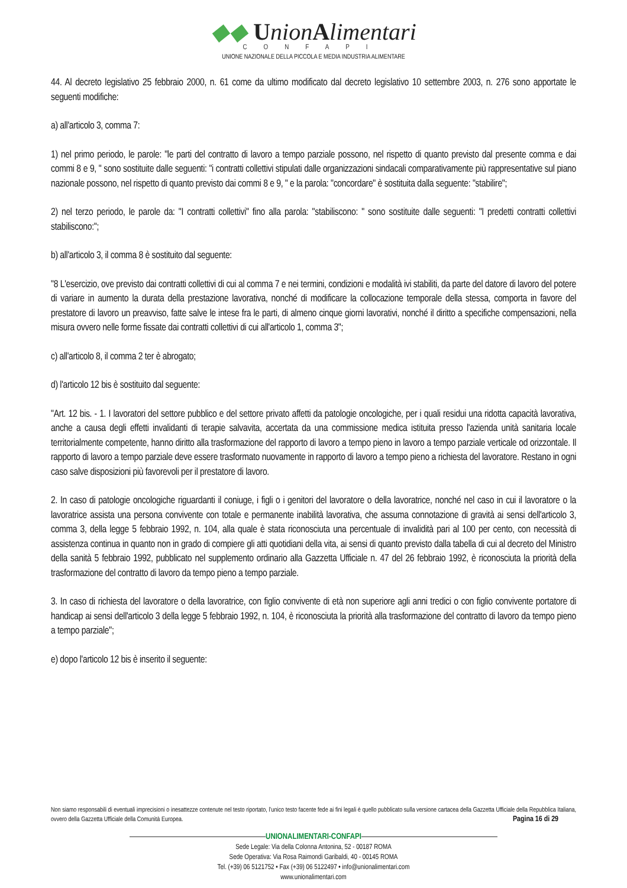◆◆ UnionAlimentari
CONFAPI
UNIONE NAZIONALE DELLA PICCOLA E MEDIA INDUSTRIA ALIMENTARE
44. Al decreto legislativo 25 febbraio 2000, n. 61 come da ultimo modificato dal decreto legislativo 10 settembre 2003, n. 276 sono apportate le seguenti modifiche:
a) all'articolo 3, comma 7:
1) nel primo periodo, le parole: "le parti del contratto di lavoro a tempo parziale possono, nel rispetto di quanto previsto dal presente comma e dai commi 8 e 9, " sono sostituite dalle seguenti: "i contratti collettivi stipulati dalle organizzazioni sindacali comparativamente più rappresentative sul piano nazionale possono, nel rispetto di quanto previsto dai commi 8 e 9, " e la parola: "concordare" è sostituita dalla seguente: "stabilire";
2) nel terzo periodo, le parole da: "I contratti collettivi" fino alla parola: "stabiliscono: " sono sostituite dalle seguenti: "I predetti contratti collettivi stabiliscono:";
b) all'articolo 3, il comma 8 è sostituito dal seguente:
"8 L'esercizio, ove previsto dai contratti collettivi di cui al comma 7 e nei termini, condizioni e modalità ivi stabiliti, da parte del datore di lavoro del potere di variare in aumento la durata della prestazione lavorativa, nonché di modificare la collocazione temporale della stessa, comporta in favore del prestatore di lavoro un preavviso, fatte salve le intese fra le parti, di almeno cinque giorni lavorativi, nonché il diritto a specifiche compensazioni, nella misura ovvero nelle forme fissate dai contratti collettivi di cui all'articolo 1, comma 3";
c) all'articolo 8, il comma 2 ter è abrogato;
d) l'articolo 12 bis è sostituito dal seguente:
"Art. 12 bis. - 1. I lavoratori del settore pubblico e del settore privato affetti da patologie oncologiche, per i quali residui una ridotta capacità lavorativa, anche a causa degli effetti invalidanti di terapie salvavita, accertata da una commissione medica istituita presso l'azienda unità sanitaria locale territorialmente competente, hanno diritto alla trasformazione del rapporto di lavoro a tempo pieno in lavoro a tempo parziale verticale od orizzontale. Il rapporto di lavoro a tempo parziale deve essere trasformato nuovamente in rapporto di lavoro a tempo pieno a richiesta del lavoratore. Restano in ogni caso salve disposizioni più favorevoli per il prestatore di lavoro.
2. In caso di patologie oncologiche riguardanti il coniuge, i figli o i genitori del lavoratore o della lavoratrice, nonché nel caso in cui il lavoratore o la lavoratrice assista una persona convivente con totale e permanente inabilità lavorativa, che assuma connotazione di gravità ai sensi dell'articolo 3, comma 3, della legge 5 febbraio 1992, n. 104, alla quale è stata riconosciuta una percentuale di invalidità pari al 100 per cento, con necessità di assistenza continua in quanto non in grado di compiere gli atti quotidiani della vita, ai sensi di quanto previsto dalla tabella di cui al decreto del Ministro della sanità 5 febbraio 1992, pubblicato nel supplemento ordinario alla Gazzetta Ufficiale n. 47 del 26 febbraio 1992, è riconosciuta la priorità della trasformazione del contratto di lavoro da tempo pieno a tempo parziale.
3. In caso di richiesta del lavoratore o della lavoratrice, con figlio convivente di età non superiore agli anni tredici o con figlio convivente portatore di handicap ai sensi dell'articolo 3 della legge 5 febbraio 1992, n. 104, è riconosciuta la priorità alla trasformazione del contratto di lavoro da tempo pieno a tempo parziale";
e) dopo l'articolo 12 bis è inserito il seguente:
Non siamo responsabili di eventuali imprecisioni o inesattezze contenute nel testo riportato, l’unico testo facente fede ai fini legali è quello pubblicato sulla versione cartacea della Gazzetta Ufficiale della Repubblica Italiana, ovvero della Gazzetta Ufficiale della Comunità Europea. Pagina 16 di 29
UNIONALIMENTARI-CONFAPI
Sede Legale: Via della Colonna Antonina, 52 - 00187 ROMA
Sede Operativa: Via Rosa Raimondi Garibaldi, 40 - 00145 ROMA
Tel. (+39) 06 5121752 • Fax (+39) 06 5122497 • info@unionalimentari.com
www.unionalimentari.com